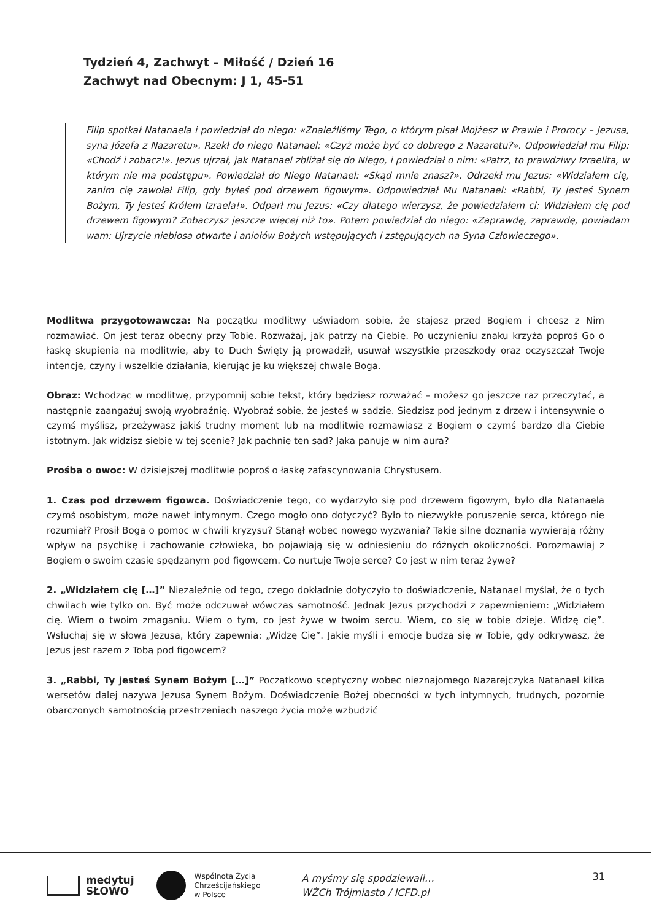Tydzień 4, Zachwyt – Miłość / Dzień 16
Zachwyt nad Obecnym: J 1, 45-51
Filip spotkał Natanaela i powiedział do niego: «Znaleźliśmy Tego, o którym pisał Mojżesz w Prawie i Prorocy – Jezusa, syna Józefa z Nazaretu». Rzekł do niego Natanael: «Czyż może być co dobrego z Nazaretu?». Odpowiedział mu Filip: «Chodź i zobacz!». Jezus ujrzał, jak Natanael zbliżał się do Niego, i powiedział o nim: «Patrz, to prawdziwy Izraelita, w którym nie ma podstępu». Powiedział do Niego Natanael: «Skąd mnie znasz?». Odrzekł mu Jezus: «Widziałem cię, zanim cię zawołał Filip, gdy byłeś pod drzewem figowym». Odpowiedział Mu Natanael: «Rabbi, Ty jesteś Synem Bożym, Ty jesteś Królem Izraela!». Odparł mu Jezus: «Czy dlatego wierzysz, że powiedziałem ci: Widziałem cię pod drzewem figowym? Zobaczysz jeszcze więcej niż to». Potem powiedział do niego: «Zaprawdę, zaprawdę, powiadam wam: Ujrzycie niebiosa otwarte i aniołów Bożych wstępujących i zstępujących na Syna Człowieczego».
Modlitwa przygotowawcza: Na początku modlitwy uświadom sobie, że stajesz przed Bogiem i chcesz z Nim rozmawiać. On jest teraz obecny przy Tobie. Rozważaj, jak patrzy na Ciebie. Po uczynieniu znaku krzyża poproś Go o łaskę skupienia na modlitwie, aby to Duch Święty ją prowadził, usuwał wszystkie przeszkody oraz oczyszczał Twoje intencje, czyny i wszelkie działania, kierując je ku większej chwale Boga.
Obraz: Wchodząc w modlitwę, przypomnij sobie tekst, który będziesz rozważać – możesz go jeszcze raz przeczytać, a następnie zaangażuj swoją wyobraźnię. Wyobraź sobie, że jesteś w sadzie. Siedzisz pod jednym z drzew i intensywnie o czymś myślisz, przeżywasz jakiś trudny moment lub na modlitwie rozmawiasz z Bogiem o czymś bardzo dla Ciebie istotnym. Jak widzisz siebie w tej scenie? Jak pachnie ten sad? Jaka panuje w nim aura?
Prośba o owoc: W dzisiejszej modlitwie poproś o łaskę zafascynowania Chrystusem.
1. Czas pod drzewem figowca. Doświadczenie tego, co wydarzyło się pod drzewem figowym, było dla Natanaela czymś osobistym, może nawet intymnym. Czego mogło ono dotyczyć? Było to niezwykłe poruszenie serca, którego nie rozumiał? Prosił Boga o pomoc w chwili kryzysu? Stanął wobec nowego wyzwania? Takie silne doznania wywierają różny wpływ na psychikę i zachowanie człowieka, bo pojawiają się w odniesieniu do różnych okoliczności. Porozmawiaj z Bogiem o swoim czasie spędzanym pod figowcem. Co nurtuje Twoje serce? Co jest w nim teraz żywe?
2. „Widziałem cię […]” Niezależnie od tego, czego dokładnie dotyczyło to doświadczenie, Natanael myślał, że o tych chwilach wie tylko on. Być może odczuwał wówczas samotność. Jednak Jezus przychodzi z zapewnieniem: „Widziałem cię. Wiem o twoim zmaganiu. Wiem o tym, co jest żywe w twoim sercu. Wiem, co się w tobie dzieje. Widzę cię”. Wsłuchaj się w słowa Jezusa, który zapewnia: „Widzę Cię”. Jakie myśli i emocje budzą się w Tobie, gdy odkrywasz, że Jezus jest razem z Tobą pod figowcem?
3. „Rabbi, Ty jesteś Synem Bożym […]” Początkowo sceptyczny wobec nieznajomego Nazarejczyka Natanael kilka wersetów dalej nazywa Jezusa Synem Bożym. Doświadczenie Bożej obecności w tych intymnych, trudnych, pozornie obarczonych samotnością przestrzeniach naszego życia może wzbudzić
medytuj
SŁOWO
Wspólnota Życia
Chrześcijańskiego
w Polsce
A myśmy się spodziewali…
WŻCh Trójmiasto / ICFD.pl
31